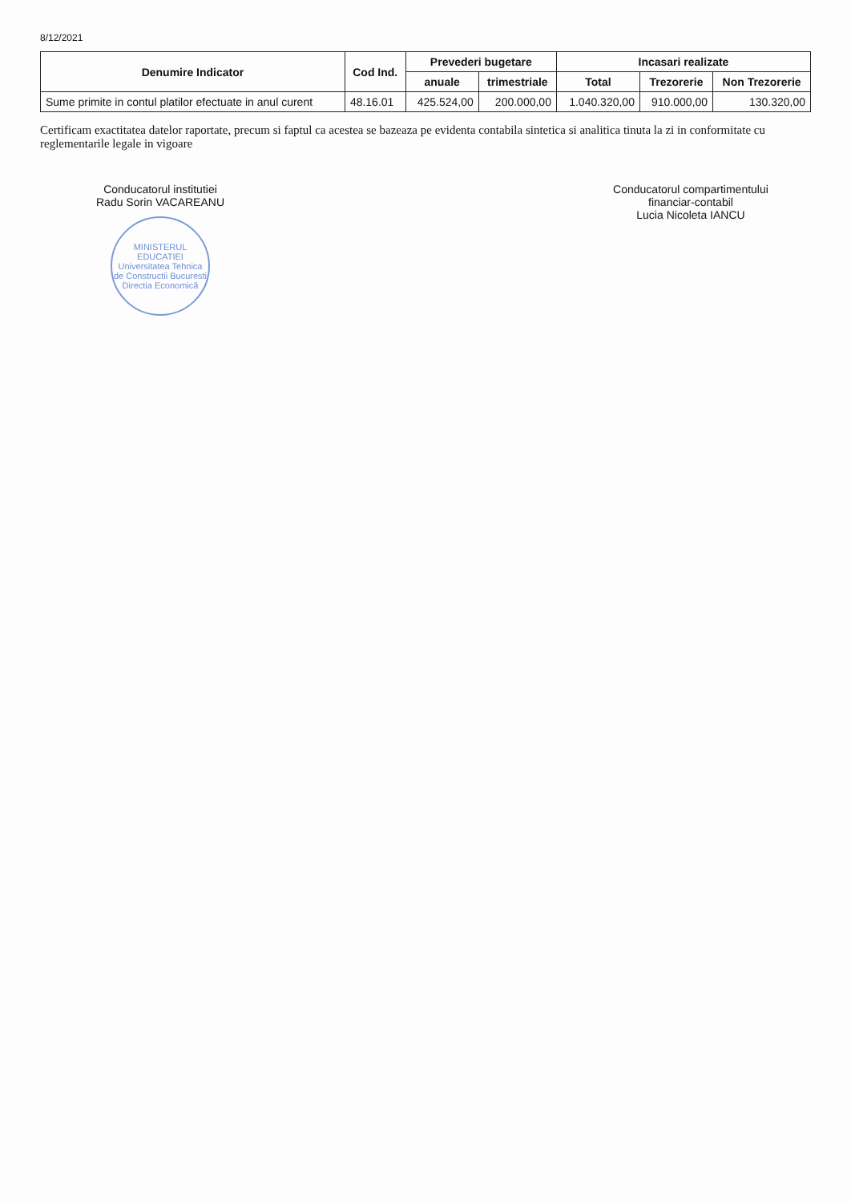8/12/2021
| Denumire Indicator | Cod Ind. | Prevederi bugetare | | Incasari realizate | | |
| --- | --- | --- | --- | --- | --- | --- |
| | | anuale | trimestriale | Total | Trezorerie | Non Trezorerie |
| Sume primite in contul platilor efectuate in anul curent | 48.16.01 | 425.524,00 | 200.000,00 | 1.040.320,00 | 910.000,00 | 130.320,00 |
Certificam exactitatea datelor raportate, precum si faptul ca acestea se bazeaza pe evidenta contabila sintetica si analitica tinuta la zi in conformitate cu reglementarile legale in vigoare
Conducatorul institutiei
Radu Sorin VACAREANU
MINISTERUL EDUCATIEI
Universitatea Tehnica de Constructii Bucuresti
Directia Economică
Conducatorul compartimentului
financiar-contabil
Lucia Nicoleta IANCU